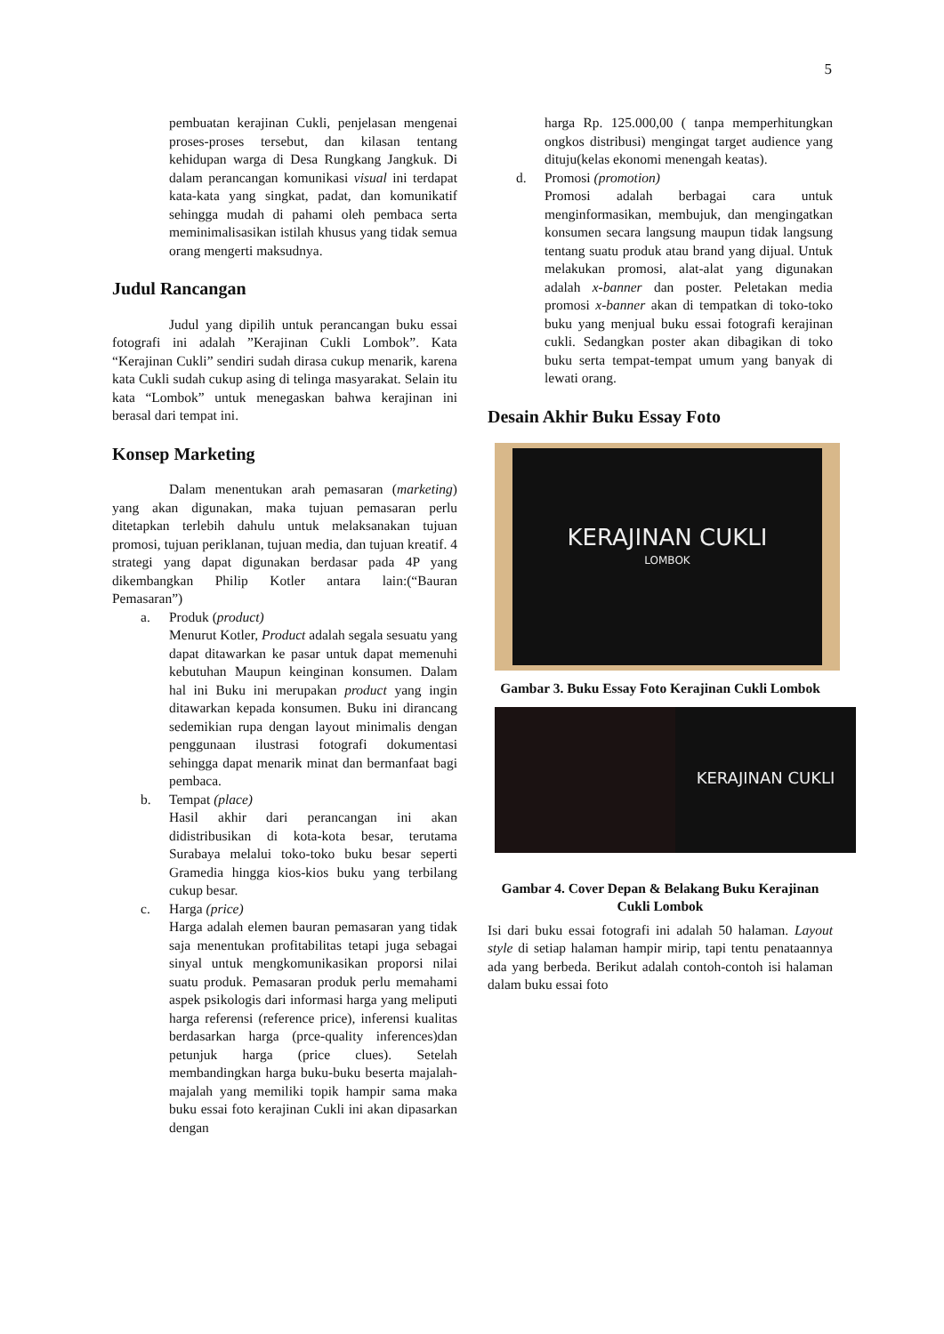5
pembuatan kerajinan Cukli, penjelasan mengenai proses-proses tersebut, dan kilasan tentang kehidupan warga di Desa Rungkang Jangkuk. Di dalam perancangan komunikasi visual ini terdapat kata-kata yang singkat, padat, dan komunikatif sehingga mudah di pahami oleh pembaca serta meminimalisasikan istilah khusus yang tidak semua orang mengerti maksudnya.
Judul Rancangan
Judul yang dipilih untuk perancangan buku essai fotografi ini adalah ”Kerajinan Cukli Lombok”. Kata “Kerajinan Cukli” sendiri sudah dirasa cukup menarik, karena kata Cukli sudah cukup asing di telinga masyarakat. Selain itu kata “Lombok” untuk menegaskan bahwa kerajinan ini berasal dari tempat ini.
Konsep Marketing
Dalam menentukan arah pemasaran (marketing) yang akan digunakan, maka tujuan pemasaran perlu ditetapkan terlebih dahulu untuk melaksanakan tujuan promosi, tujuan periklanan, tujuan media, dan tujuan kreatif. 4 strategi yang dapat digunakan berdasar pada 4P yang dikembangkan Philip Kotler antara lain:(“Bauran Pemasaran”)
a. Produk (product)
Menurut Kotler, Product adalah segala sesuatu yang dapat ditawarkan ke pasar untuk dapat memenuhi kebutuhan Maupun keinginan konsumen. Dalam hal ini Buku ini merupakan product yang ingin ditawarkan kepada konsumen. Buku ini dirancang sedemikian rupa dengan layout minimalis dengan penggunaan ilustrasi fotografi dokumentasi sehingga dapat menarik minat dan bermanfaat bagi pembaca.
b. Tempat (place)
Hasil akhir dari perancangan ini akan didistribusikan di kota-kota besar, terutama Surabaya melalui toko-toko buku besar seperti Gramedia hingga kios-kios buku yang terbilang cukup besar.
c. Harga (price)
Harga adalah elemen bauran pemasaran yang tidak saja menentukan profitabilitas tetapi juga sebagai sinyal untuk mengkomunikasikan proporsi nilai suatu produk. Pemasaran produk perlu memahami aspek psikologis dari informasi harga yang meliputi harga referensi (reference price), inferensi kualitas berdasarkan harga (prce-quality inferences)dan petunjuk harga (price clues). Setelah membandingkan harga buku-buku beserta majalah-majalah yang memiliki topik hampir sama maka buku essai foto kerajinan Cukli ini akan dipasarkan dengan
harga Rp. 125.000,00 ( tanpa memperhitungkan ongkos distribusi) mengingat target audience yang dituju(kelas ekonomi menengah keatas).
d. Promosi (promotion)
Promosi adalah berbagai cara untuk menginformasikan, membujuk, dan mengingatkan konsumen secara langsung maupun tidak langsung tentang suatu produk atau brand yang dijual. Untuk melakukan promosi, alat-alat yang digunakan adalah x-banner dan poster. Peletakan media promosi x-banner akan di tempatkan di toko-toko buku yang menjual buku essai fotografi kerajinan cukli. Sedangkan poster akan dibagikan di toko buku serta tempat-tempat umum yang banyak di lewati orang.
Desain Akhir Buku Essay Foto
KERAJINAN CUKLI
LOMBOK
Gambar 3. Buku Essay Foto Kerajinan Cukli Lombok
KERAJINAN CUKLI
Gambar 4. Cover Depan & Belakang Buku Kerajinan Cukli Lombok
Isi dari buku essai fotografi ini adalah 50 halaman. Layout style di setiap halaman hampir mirip, tapi tentu penataannya ada yang berbeda. Berikut adalah contoh-contoh isi halaman dalam buku essai foto